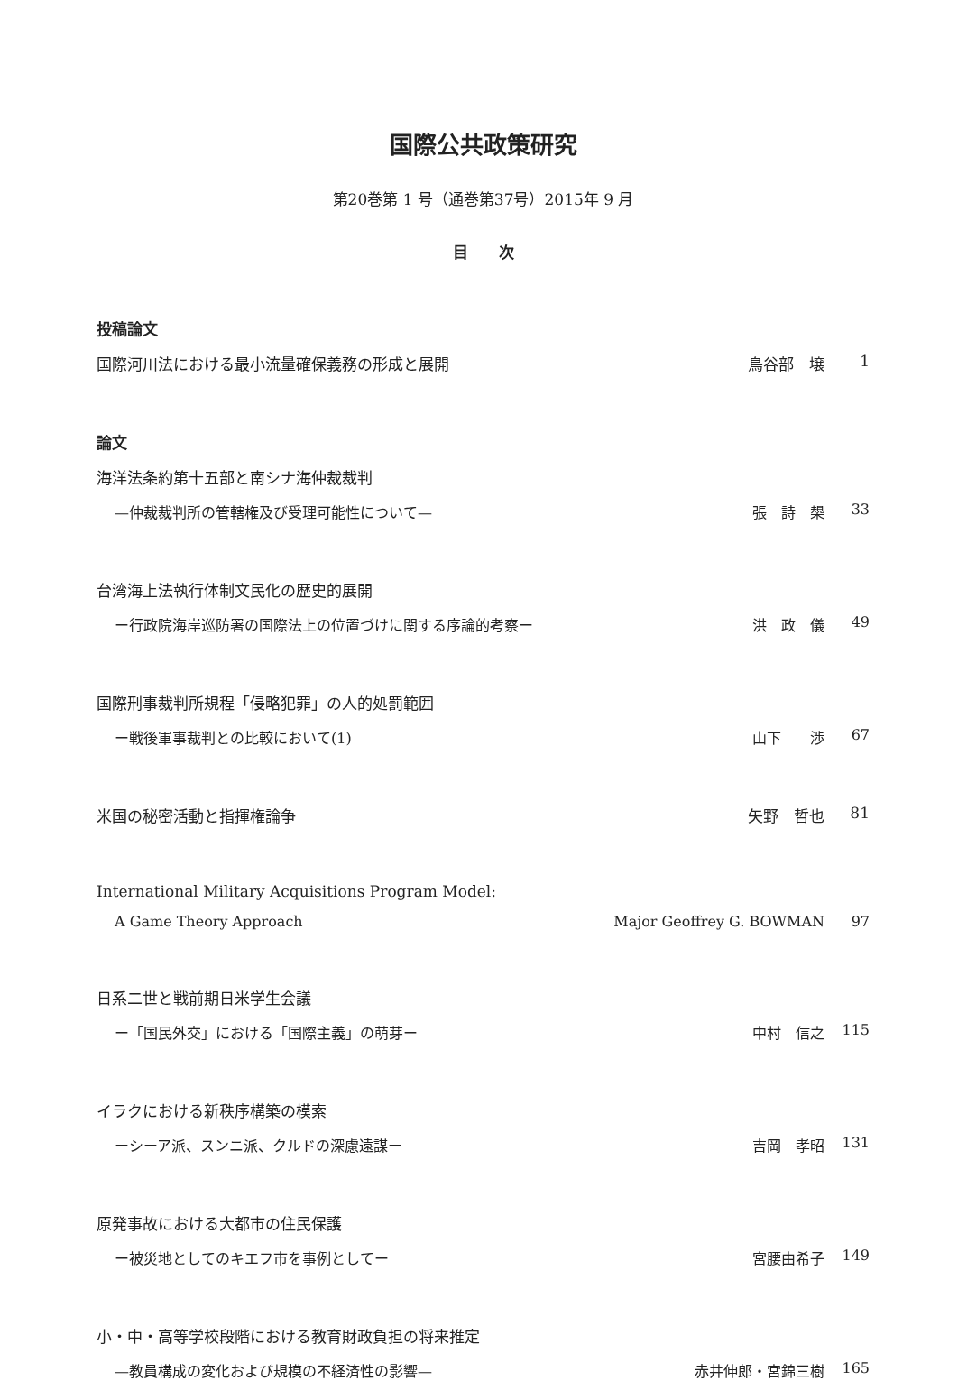国際公共政策研究
第20巻第 1 号（通巻第37号）2015年 9 月
目　　次
投稿論文
国際河川法における最小流量確保義務の形成と展開 鳥谷部　壌 1
論文
海洋法条約第十五部と南シナ海仲裁裁判
—仲裁裁判所の管轄権及び受理可能性について— 張　詩　槼 33
台湾海上法執行体制文民化の歴史的展開
ー行政院海岸巡防署の国際法上の位置づけに関する序論的考察ー 洪　政　儀 49
国際刑事裁判所規程「侵略犯罪」の人的処罰範囲
ー戦後軍事裁判との比較において(1) 山下　　渉 67
米国の秘密活動と指揮権論争 矢野　哲也 81
International Military Acquisitions Program Model:
A Game Theory Approach Major Geoffrey G. BOWMAN 97
日系二世と戦前期日米学生会議
ー「国民外交」における「国際主義」の萌芽ー 中村　信之 115
イラクにおける新秩序構築の模索
ーシーア派、スンニ派、クルドの深慮遠謀ー 吉岡　孝昭 131
原発事故における大都市の住民保護
ー被災地としてのキエフ市を事例としてー 宮腰由希子 149
小・中・高等学校段階における教育財政負担の将来推定
—教員構成の変化および規模の不経済性の影響— 赤井伸郎・宮錦三樹 165